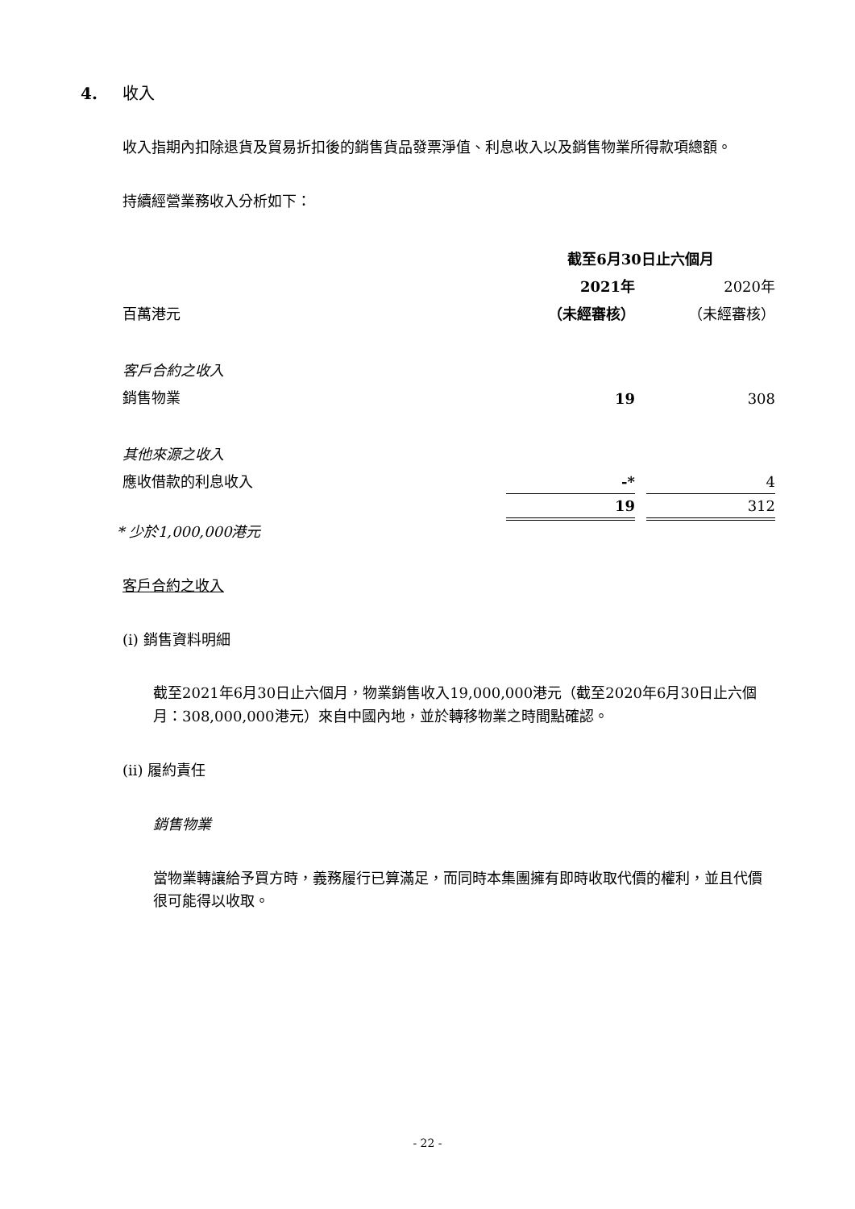4. 收入
收入指期內扣除退貨及貿易折扣後的銷售貨品發票淨值、利息收入以及銷售物業所得款項總額。
持續經營業務收入分析如下：
| | 截至6月30日止六個月 | | |
| | 2021年 | | 2020年 |
| 百萬港元 | （未經審核） | | （未經審核） |
| 客戶合約之收入 | | | |
| 銷售物業 | 19 | | 308 |
| 其他來源之收入 | | | |
| 應收借款的利息收入 | -* | | 4 |
| | 19 | | 312 |
* 少於1,000,000港元
客戶合約之收入
(i) 銷售資料明細
截至2021年6月30日止六個月，物業銷售收入19,000,000港元（截至2020年6月30日止六個月：308,000,000港元）來自中國內地，並於轉移物業之時間點確認。
(ii) 履約責任
銷售物業
當物業轉讓給予買方時，義務履行已算滿足，而同時本集團擁有即時收取代價的權利，並且代價很可能得以收取。
- 22 -